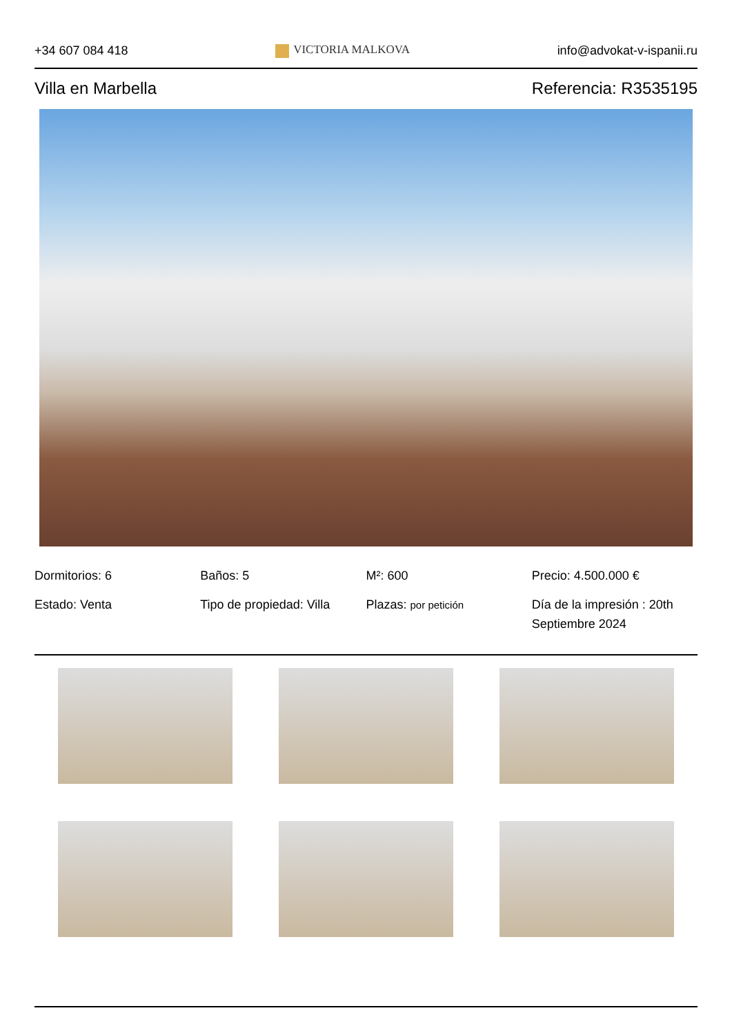+34 607 084 418 VICTORIA MALKOVA info@advokat-v-ispanii.ru
Villa en Marbella Referencia: R3535195
Dormitorios: 6
Baños: 5
M²: 600
Precio: 4.500.000 €
Estado: Venta
Tipo de propiedad: Villa
Plazas: por petición
Día de la impresión : 20th Septiembre 2024